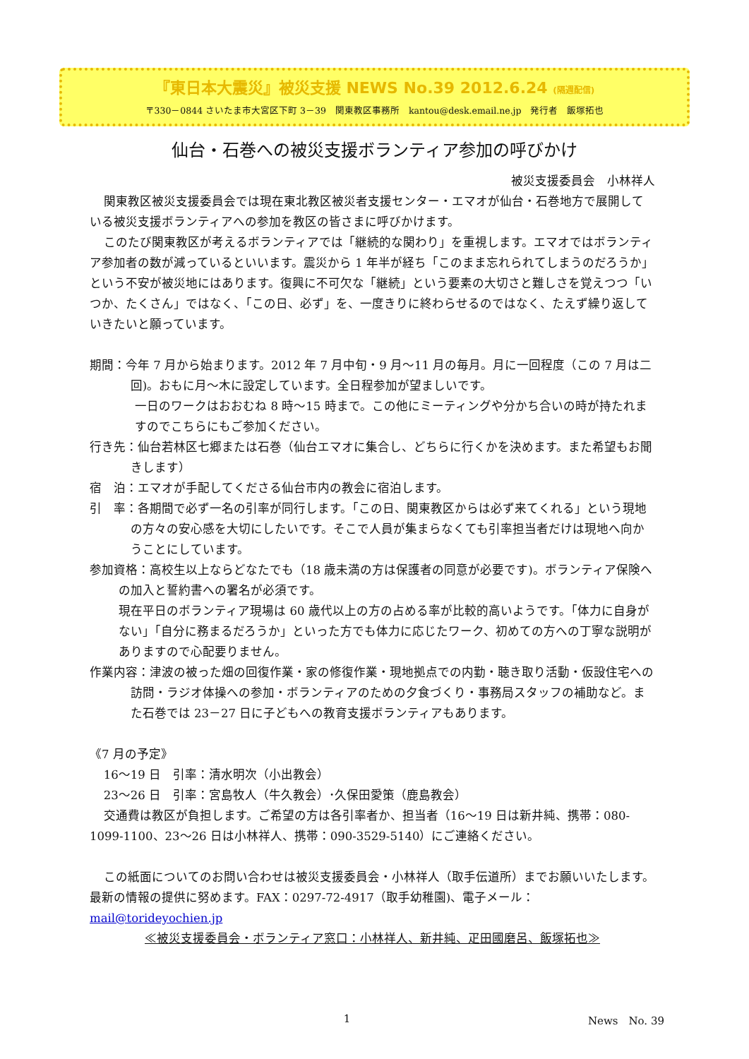『東日本大震災』被災支援 NEWS No.39 2012.6.24 (隔週配信)
〒330－0844 さいたま市大宮区下町 3－39　関東教区事務所　kantou@desk.email.ne.jp　発行者　飯塚拓也
仙台・石巻への被災支援ボランティア参加の呼びかけ
被災支援委員会　小林祥人
関東教区被災支援委員会では現在東北教区被災者支援センター・エマオが仙台・石巻地方で展開している被災支援ボランティアへの参加を教区の皆さまに呼びかけます。
このたび関東教区が考えるボランティアでは「継続的な関わり」を重視します。エマオではボランティア参加者の数が減っているといいます。震災から 1 年半が経ち「このまま忘れられてしまうのだろうか」という不安が被災地にはあります。復興に不可欠な「継続」という要素の大切さと難しさを覚えつつ「いつか、たくさん」ではなく、「この日、必ず」を、一度きりに終わらせるのではなく、たえず繰り返していきたいと願っています。
期間：今年 7 月から始まります。2012 年 7 月中旬・9 月～11 月の毎月。月に一回程度（この 7 月は二回)。おもに月～木に設定しています。全日程参加が望ましいです。
一日のワークはおおむね 8 時～15 時まで。この他にミーティングや分かち合いの時が持たれますのでこちらにもご参加ください。
行き先：仙台若林区七郷または石巻（仙台エマオに集合し、どちらに行くかを決めます。また希望もお聞きします）
宿　泊：エマオが手配してくださる仙台市内の教会に宿泊します。
引　率：各期間で必ず一名の引率が同行します。「この日、関東教区からは必ず来てくれる」という現地の方々の安心感を大切にしたいです。そこで人員が集まらなくても引率担当者だけは現地へ向かうことにしています。
参加資格：高校生以上ならどなたでも（18 歳未満の方は保護者の同意が必要です)。ボランティア保険への加入と誓約書への署名が必須です。
現在平日のボランティア現場は 60 歳代以上の方の占める率が比較的高いようです。「体力に自身がない」「自分に務まるだろうか」といった方でも体力に応じたワーク、初めての方への丁寧な説明がありますので心配要りません。
作業内容：津波の被った畑の回復作業・家の修復作業・現地拠点での内勤・聴き取り活動・仮設住宅への訪問・ラジオ体操への参加・ボランティアのための夕食づくり・事務局スタッフの補助など。また石巻では 23－27 日に子どもへの教育支援ボランティアもあります。
《7 月の予定》
16～19 日　引率：清水明次（小出教会）
23～26 日　引率：宮島牧人（牛久教会）･久保田愛策（鹿島教会）
交通費は教区が負担します。ご希望の方は各引率者か、担当者（16～19 日は新井純、携帯：080-1099-1100、23～26 日は小林祥人、携帯：090-3529-5140）にご連絡ください。
この紙面についてのお問い合わせは被災支援委員会・小林祥人（取手伝道所）までお願いいたします。最新の情報の提供に努めます。FAX：0297-72-4917（取手幼稚園)、電子メール：mail@torideyochien.jp
≪被災支援委員会・ボランティア窓口：小林祥人、新井純、疋田國磨呂、飯塚拓也≫
1 News　No. 39